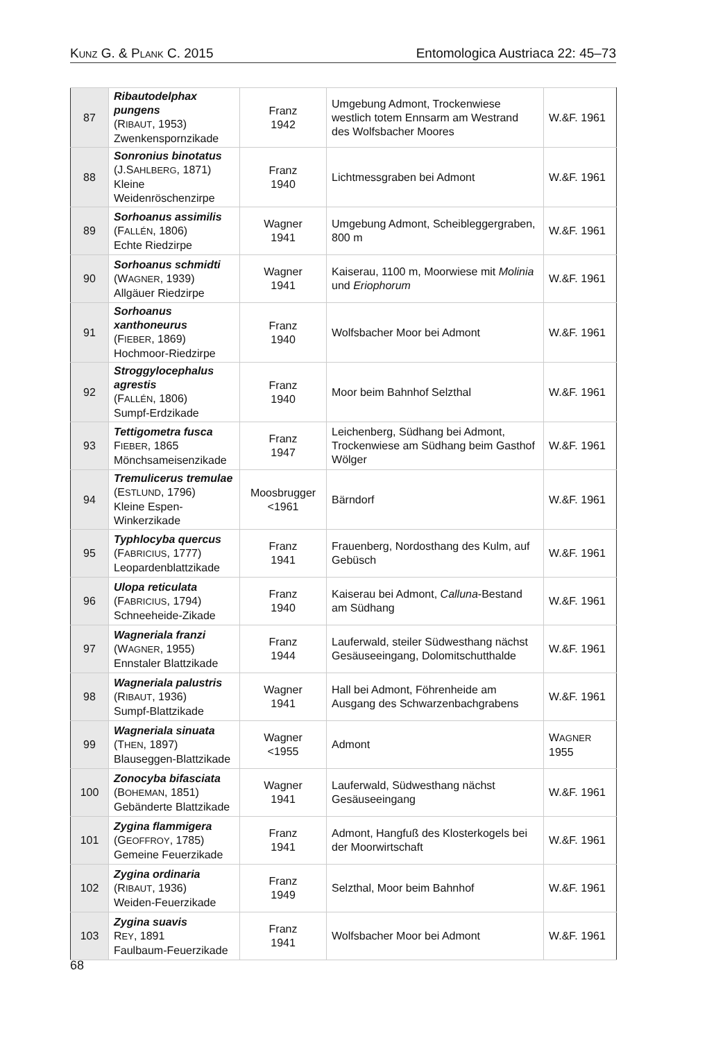KUNZ G. & PLANK C. 2015 Entomologica Austriaca 22: 45–73
| 87 | Ribautodelphax pungens (R IBAUT , 1953) Zwenkenspornzikade | Franz 1942 | Umgebung Admont, Trockenwiese westlich totem Ennsarm am Westrand des Wolfsbacher Moores | W.&F. 1961 |
| 88 | Sonronius binotatus (J.S AHLBERG , 1871) Kleine Weidenröschenzirpe | Franz 1940 | Lichtmessgraben bei Admont | W.&F. 1961 |
| 89 | Sorhoanus assimilis (F ALLÉN , 1806) Echte Riedzirpe | Wagner 1941 | Umgebung Admont, Scheibleggergraben, 800 m | W.&F. 1961 |
| 90 | Sorhoanus schmidti (W AGNER , 1939) Allgäuer Riedzirpe | Wagner 1941 | Kaiserau, 1100 m, Moorwiese mit Molinia und Eriophorum | W.&F. 1961 |
| 91 | Sorhoanus xanthoneurus (F IEBER , 1869) Hochmoor-Riedzirpe | Franz 1940 | Wolfsbacher Moor bei Admont | W.&F. 1961 |
| 92 | Stroggylocephalus agrestis (F ALLÉN , 1806) Sumpf-Erdzikade | Franz 1940 | Moor beim Bahnhof Selzthal | W.&F. 1961 |
| 93 | Tettigometra fusca F IEBER , 1865 Mönchsameisenzikade | Franz 1947 | Leichenberg, Südhang bei Admont, Trockenwiese am Südhang beim Gasthof Wölger | W.&F. 1961 |
| 94 | Tremulicerus tremulae (E STLUND , 1796) Kleine Espen-Winkerzikade | Moosbrugger <1961 | Bärndorf | W.&F. 1961 |
| 95 | Typhlocyba quercus (F ABRICIUS , 1777) Leopardenblattzikade | Franz 1941 | Frauenberg, Nordosthang des Kulm, auf Gebüsch | W.&F. 1961 |
| 96 | Ulopa reticulata (F ABRICIUS , 1794) Schneeheide-Zikade | Franz 1940 | Kaiserau bei Admont, Calluna -Bestand am Südhang | W.&F. 1961 |
| 97 | Wagneriala franzi (W AGNER , 1955) Ennstaler Blattzikade | Franz 1944 | Lauferwald, steiler Südwesthang nächst Gesäuseeingang, Dolomitschutthalde | W.&F. 1961 |
| 98 | Wagneriala palustris (R IBAUT , 1936) Sumpf-Blattzikade | Wagner 1941 | Hall bei Admont, Föhrenheide am Ausgang des Schwarzenbachgrabens | W.&F. 1961 |
| 99 | Wagneriala sinuata (T HEN , 1897) Blauseggen-Blattzikade | Wagner <1955 | Admont | W AGNER 1955 |
| 100 | Zonocyba bifasciata (B OHEMAN , 1851) Gebänderte Blattzikade | Wagner 1941 | Lauferwald, Südwesthang nächst Gesäuseeingang | W.&F. 1961 |
| 101 | Zygina flammigera (G EOFFROY , 1785) Gemeine Feuerzikade | Franz 1941 | Admont, Hangfuß des Klosterkogels bei der Moorwirtschaft | W.&F. 1961 |
| 102 | Zygina ordinaria (R IBAUT , 1936) Weiden-Feuerzikade | Franz 1949 | Selzthal, Moor beim Bahnhof | W.&F. 1961 |
| 103 | Zygina suavis R EY , 1891 Faulbaum-Feuerzikade | Franz 1941 | Wolfsbacher Moor bei Admont | W.&F. 1961 |
68